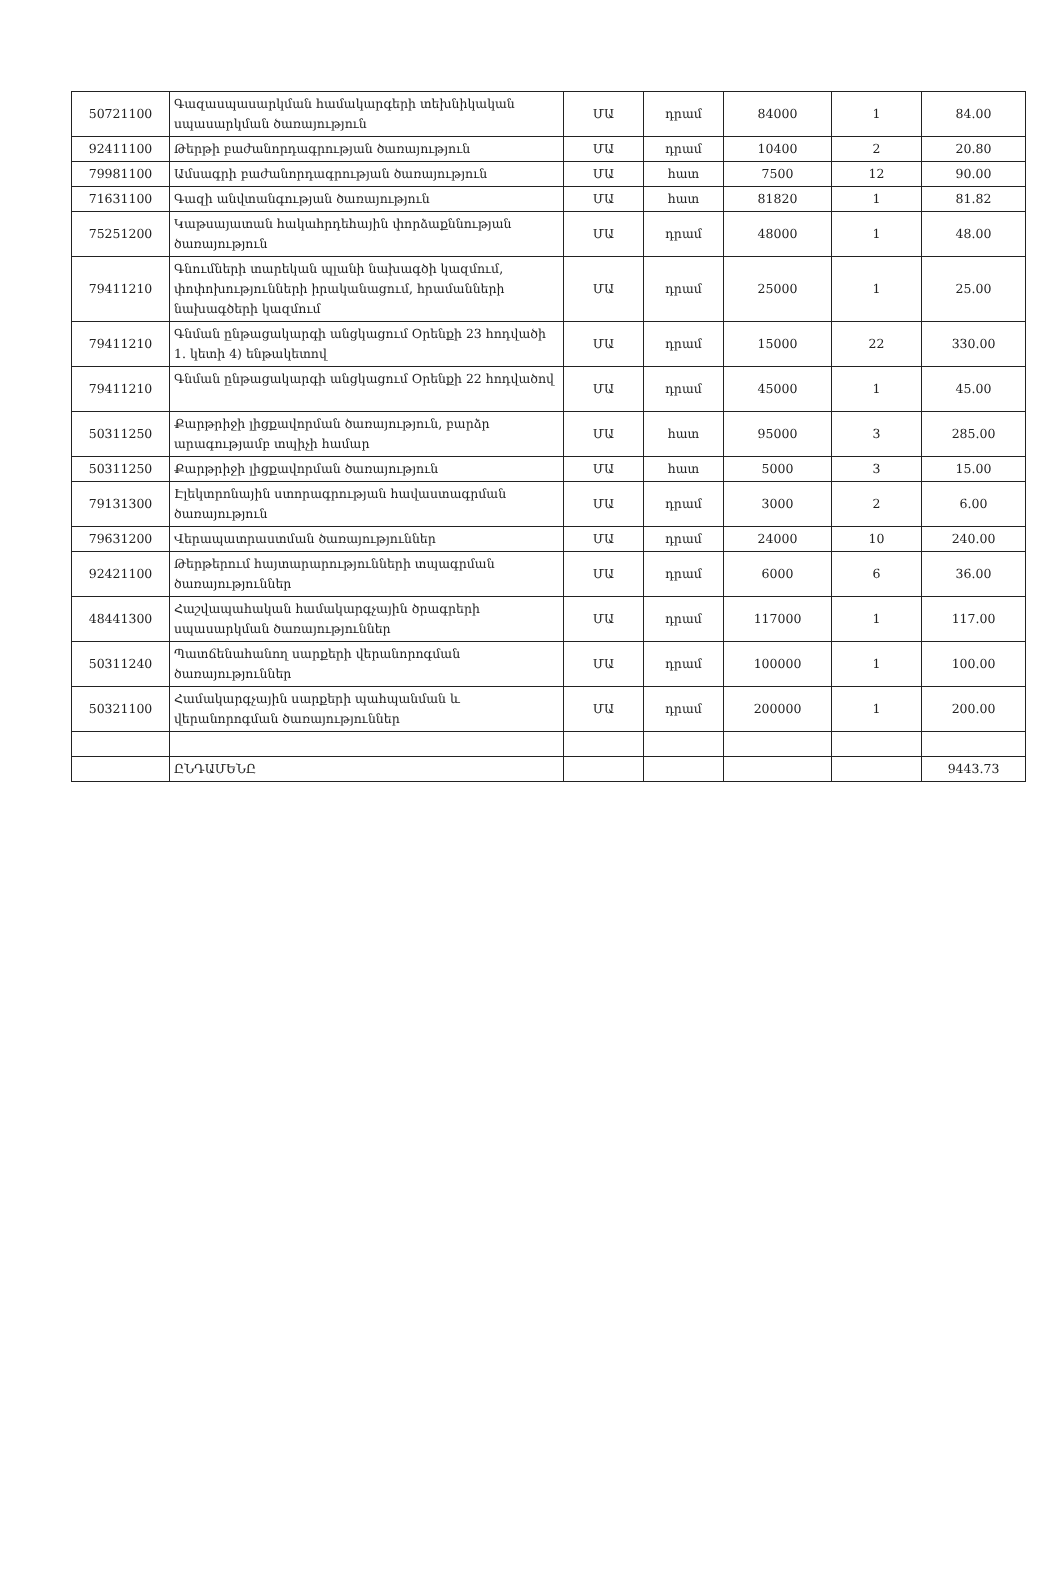| 50721100 | Գազասպասարկման համակարգերի տեխնիկական սպասարկման ծառայություն | ՄԱ | դրամ | 84000 | 1 | 84.00 |
| 92411100 | Թերթի բաժանորդագրության ծառայություն | ՄԱ | դրամ | 10400 | 2 | 20.80 |
| 79981100 | Ամսագրի բաժանորդագրության ծառայություն | ՄԱ | հատ | 7500 | 12 | 90.00 |
| 71631100 | Գազի անվտանգության ծառայություն | ՄԱ | հատ | 81820 | 1 | 81.82 |
| 75251200 | Կաթսայատան հակահրդեհային փորձաքննության ծառայություն | ՄԱ | դրամ | 48000 | 1 | 48.00 |
| 79411210 | Գնումների տարեկան պլանի նախագծի կազմում, փոփոխությունների իրականացում, հրամանների նախագծերի կազմում | ՄԱ | դրամ | 25000 | 1 | 25.00 |
| 79411210 | Գնման ընթացակարգի անցկացում Օրենքի 23 հոդվածի 1. կետի 4) ենթակետով | ՄԱ | դրամ | 15000 | 22 | 330.00 |
| 79411210 | Գնման ընթացակարգի անցկացում Օրենքի 22 հոդվածով | ՄԱ | դրամ | 45000 | 1 | 45.00 |
| 50311250 | Քարթրիջի լիցքավորման ծառայություն, բարձր արագությամբ տպիչի համար | ՄԱ | հատ | 95000 | 3 | 285.00 |
| 50311250 | Քարթրիջի լիցքավորման ծառայություն | ՄԱ | հատ | 5000 | 3 | 15.00 |
| 79131300 | Էլեկտրոնային ստորագրության հավաստագրման ծառայություն | ՄԱ | դրամ | 3000 | 2 | 6.00 |
| 79631200 | Վերապատրաստման ծառայություններ | ՄԱ | դրամ | 24000 | 10 | 240.00 |
| 92421100 | Թերթերում հայտարարությունների տպագրման ծառայություններ | ՄԱ | դրամ | 6000 | 6 | 36.00 |
| 48441300 | Հաշվապահական համակարգչային ծրագրերի սպասարկման ծառայություններ | ՄԱ | դրամ | 117000 | 1 | 117.00 |
| 50311240 | Պատճենահանող սարքերի վերանորոգման ծառայություններ | ՄԱ | դրամ | 100000 | 1 | 100.00 |
| 50321100 | Համակարգչային սարքերի պահպանման և վերանորոգման ծառայություններ | ՄԱ | դրամ | 200000 | 1 | 200.00 |
| | ԸՆԴԱՄԵՆԸ | | | | | 9443.73 |